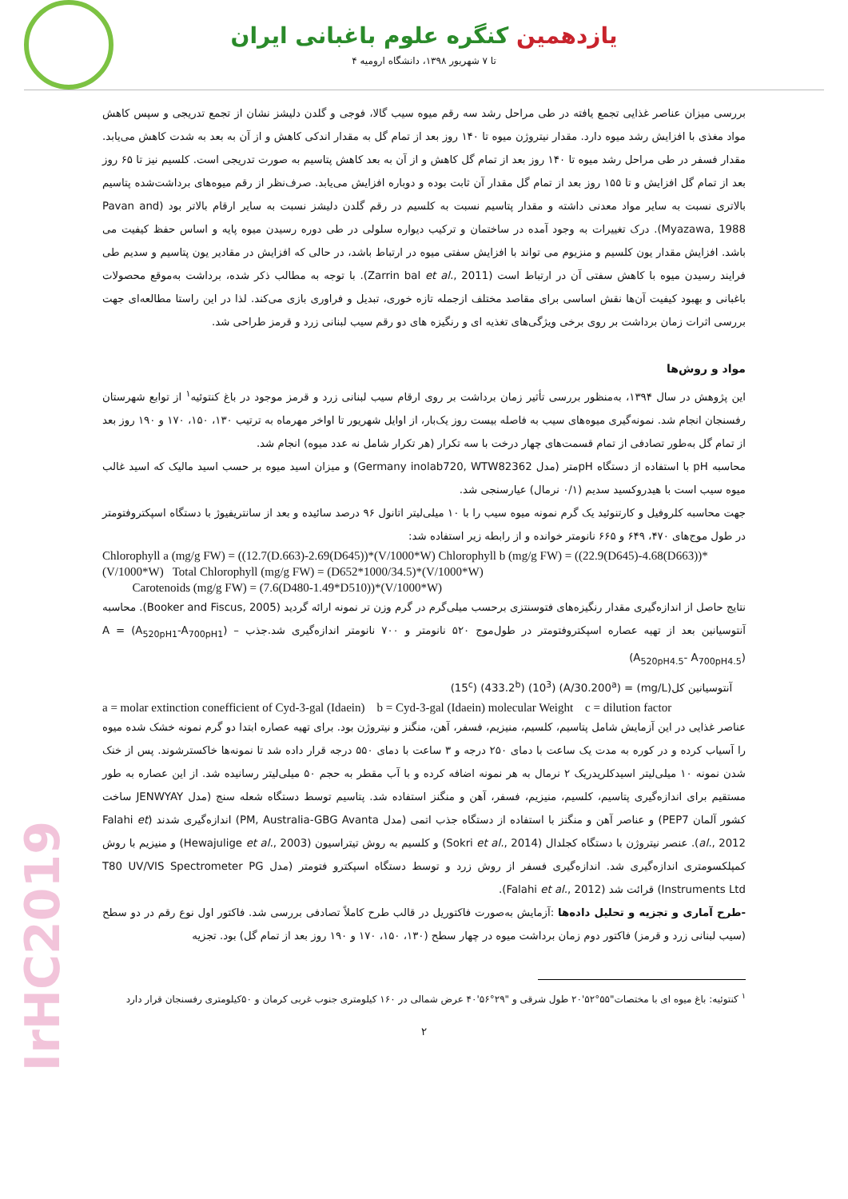یازدهمین کنگره علوم باغبانی ایران
۴ تا ۷ شهریور ۱۳۹۸، دانشگاه ارومیه
IrHC2019
بررسی میزان عناصر غذایی تجمع یافته در طی مراحل رشد سه رقم میوه سیب گالا، فوجی و گلدن دلیشز نشان از تجمع تدریجی و سپس کاهش مواد مغذی با افزایش رشد میوه دارد. مقدار نیتروژن میوه تا ۱۴۰ روز بعد از تمام گل به مقدار اندکی کاهش و از آن به بعد به شدت کاهش می‌یابد. مقدار فسفر در طی مراحل رشد میوه تا ۱۴۰ روز بعد از تمام گل کاهش و از آن به بعد کاهش پتاسیم به صورت تدریجی است. کلسیم نیز تا ۶۵ روز بعد از تمام گل افزایش و تا ۱۵۵ روز بعد از تمام گل مقدار آن ثابت بوده و دوباره افزایش می‌یابد. صرف‌نظر از رقم میوه‌های برداشت‌شده پتاسیم بالاتری نسبت به سایر مواد معدنی داشته و مقدار پتاسیم نسبت به کلسیم در رقم گلدن دلیشز نسبت به سایر ارقام بالاتر بود (Pavan and Myazawa, 1988). درک تغییرات به وجود آمده در ساختمان و ترکیب دیواره سلولی در طی دوره رسیدن میوه پایه و اساس حفظ کیفیت می باشد. افزایش مقدار یون کلسیم و منزیوم می تواند با افزایش سفتی میوه در ارتباط باشد، در حالی که افزایش در مقادیر یون پتاسیم و سدیم طی فرایند رسیدن میوه با کاهش سفتی آن در ارتباط است (Zarrin bal et al., 2011). با توجه به مطالب ذکر شده، برداشت به‌موقع محصولات باغبانی و بهبود کیفیت آن‌ها نقش اساسی برای مقاصد مختلف ازجمله تازه خوری، تبدیل و فراوری بازی می‌کند. لذا در این راستا مطالعه‌ای جهت بررسی اثرات زمان برداشت بر روی برخی ویژگی‌های تغذیه ای و رنگیزه های دو رقم سیب لبنانی زرد و قرمز طراحی شد.
مواد و روش‌ها
این پژوهش در سال ۱۳۹۴، به‌منظور بررسی تأثیر زمان برداشت بر روی ارقام سیب لبنانی زرد و قرمز موجود در باغ کنتوئیه<sup>۱</sup> از توابع شهرستان رفسنجان انجام شد. نمونه‌گیری میوه‌های سیب به فاصله بیست روز یک‌بار، از اوایل شهریور تا اواخر مهرماه به ترتیب ۱۳۰، ۱۵۰، ۱۷۰ و ۱۹۰ روز بعد از تمام گل به‌طور تصادفی از تمام قسمت‌های چهار درخت با سه تکرار (هر تکرار شامل نه عدد میوه) انجام شد.
محاسبه pH با استفاده از دستگاه pHمتر (مدل Germany inolab720, WTW82362) و میزان اسید میوه بر حسب اسید مالیک که اسید غالب میوه سیب است با هیدروکسید سدیم (۰/۱ نرمال) عیارسنجی شد.
جهت محاسبه کلروفیل و کارتنوئید یک گرم نمونه میوه سیب را با ۱۰ میلی‌لیتر اتانول ۹۶ درصد سائیده و بعد از سانتریفیوژ با دستگاه اسپکتروفتومتر در طول موج‌های ۴۷۰، ۶۴۹ و ۶۶۵ نانومتر خوانده و از رابطه زیر استفاده شد:
Chlorophyll a (mg/g FW) = ((12.7(D.663)-2.69(D645))*(V/1000*W) Chlorophyll b (mg/g FW) = ((22.9(D645)-4.68(D663))*(V/1000*W) Total Chlorophyll (mg/g FW) = (D652*1000/34.5)*(V/1000*W)
Carotenoids (mg/g FW) = (7.6(D480-1.49*D510))*(V/1000*W)
نتایج حاصل از اندازه‌گیری مقدار رنگیزه‌های فتوسنتزی برحسب میلی‌گرم در گرم وزن تر نمونه ارائه گردید (Booker and Fiscus, 2005). محاسبه آنتوسیانین بعد از تهیه عصاره اسپکتروفتومتر در طول‌موج ۵۲۰ نانومتر و ۷۰۰ نانومتر اندازه‌گیری شد.جذب A = (A<sub>520pH1</sub>-A<sub>700pH1</sub>) – (A<sub>520pH4.5</sub>- A<sub>700pH4.5</sub>)
آنتوسیانین کل(mg/L) = (A/30.200<sup>a</sup>) (10<sup>3</sup>) (433.2<sup>b</sup>) (15<sup>c</sup>)
a = molar extinction conefficient of Cyd-3-gal (Idaein) b = Cyd-3-gal (Idaein) molecular Weight c = dilution factor
عناصر غذایی در این آزمایش شامل پتاسیم، کلسیم، منیزیم، فسفر، آهن، منگنز و نیتروژن بود. برای تهیه عصاره ابتدا دو گرم نمونه خشک شده میوه را آسیاب کرده و در کوره به مدت یک ساعت با دمای ۲۵۰ درجه و ۳ ساعت با دمای ۵۵۰ درجه قرار داده شد تا نمونه‌ها خاکسترشوند. پس از خنک شدن نمونه ۱۰ میلی‌لیتر اسیدکلریدریک ۲ نرمال به هر نمونه اضافه کرده و با آب مقطر به حجم ۵۰ میلی‌لیتر رسانیده شد. از این عصاره به طور مستقیم برای اندازه‌گیری پتاسیم، کلسیم، منیزیم، فسفر، آهن و منگنز استفاده شد. پتاسیم توسط دستگاه شعله سنج (مدل JENWYAY ساخت کشور آلمان PEP7) و عناصر آهن و منگنز با استفاده از دستگاه جذب اتمی (مدل PM, Australia-GBG Avanta) اندازه‌گیری شدند (Falahi et al., 2012). عنصر نیتروژن با دستگاه کجلدال (Sokri et al., 2014) و کلسیم به روش تیتراسیون (Hewajulige et al., 2003) و منیزیم با روش کمپلکسومتری اندازه‌گیری شد. اندازه‌گیری فسفر از روش زرد و توسط دستگاه اسپکترو فتومتر (مدل T80 UV/VIS Spectrometer PG Instruments Ltd) قرائت شد (Falahi et al., 2012).
-طرح آماری و تجزیه و تحلیل داده‌ها :آزمایش به‌صورت فاکتوریل در قالب طرح کاملاً تصادفی بررسی شد. فاکتور اول نوع رقم در دو سطح (سیب لبنانی زرد و قرمز) فاکتور دوم زمان برداشت میوه در چهار سطح (۱۳۰، ۱۵۰، ۱۷۰ و ۱۹۰ روز بعد از تمام گل) بود. تجزیه
<sup>۱</sup> کنتوئیه: باغ میوه ای با مختصات"۵۵°۵۲'۲۰ طول شرقی و "۲۹°۵۶'۴۰ عرض شمالی در ۱۶۰ کیلومتری جنوب غربی کرمان و ۵۰کیلومتری رفسنجان قرار دارد
۲